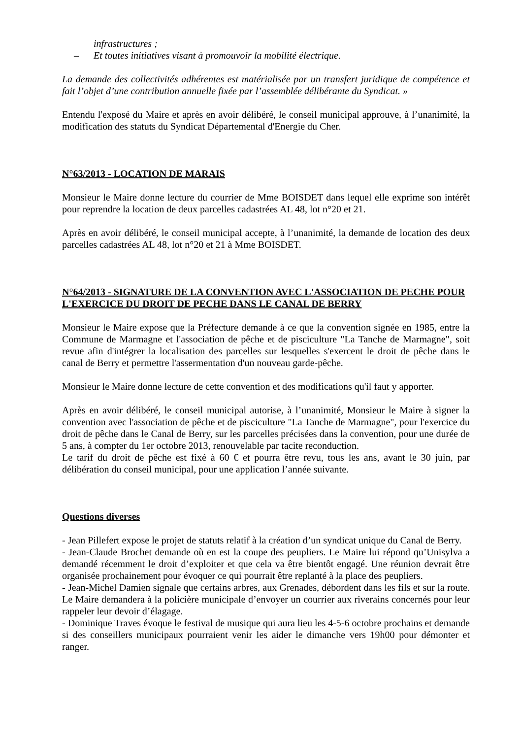infrastructures ;
– Et toutes initiatives visant à promouvoir la mobilité électrique.
La demande des collectivités adhérentes est matérialisée par un transfert juridique de compétence et fait l’objet d’une contribution annuelle fixée par l’assemblée délibérante du Syndicat. »
Entendu l'exposé du Maire et après en avoir délibéré, le conseil municipal approuve, à l’unanimité, la modification des statuts du Syndicat Départemental d'Energie du Cher.
N°63/2013 - LOCATION DE MARAIS
Monsieur le Maire donne lecture du courrier de Mme BOISDET dans lequel elle exprime son intérêt pour reprendre la location de deux parcelles cadastrées AL 48, lot n°20 et 21.
Après en avoir délibéré, le conseil municipal accepte, à l’unanimité, la demande de location des deux parcelles cadastrées AL 48, lot n°20 et 21 à Mme BOISDET.
N°64/2013 - SIGNATURE DE LA CONVENTION AVEC L'ASSOCIATION DE PECHE POUR L'EXERCICE DU DROIT DE PECHE DANS LE CANAL DE BERRY
Monsieur le Maire expose que la Préfecture demande à ce que la convention signée en 1985, entre la Commune de Marmagne et l'association de pêche et de pisciculture "La Tanche de Marmagne", soit revue afin d'intégrer la localisation des parcelles sur lesquelles s'exercent le droit de pêche dans le canal de Berry et permettre l'assermentation d'un nouveau garde-pêche.
Monsieur le Maire donne lecture de cette convention et des modifications qu'il faut y apporter.
Après en avoir délibéré, le conseil municipal autorise, à l’unanimité, Monsieur le Maire à signer la convention avec l'association de pêche et de pisciculture "La Tanche de Marmagne", pour l'exercice du droit de pêche dans le Canal de Berry, sur les parcelles précisées dans la convention, pour une durée de 5 ans, à compter du 1er octobre 2013, renouvelable par tacite reconduction.
Le tarif du droit de pêche est fixé à 60 € et pourra être revu, tous les ans, avant le 30 juin, par délibération du conseil municipal, pour une application l’année suivante.
Questions diverses
- Jean Pillefert expose le projet de statuts relatif à la création d’un syndicat unique du Canal de Berry.
- Jean-Claude Brochet demande où en est la coupe des peupliers. Le Maire lui répond qu’Unisylva a demandé récemment le droit d’exploiter et que cela va être bientôt engagé. Une réunion devrait être organisée prochainement pour évoquer ce qui pourrait être replanté à la place des peupliers.
- Jean-Michel Damien signale que certains arbres, aux Grenades, débordent dans les fils et sur la route. Le Maire demandera à la policière municipale d’envoyer un courrier aux riverains concernés pour leur rappeler leur devoir d’élagage.
- Dominique Traves évoque le festival de musique qui aura lieu les 4-5-6 octobre prochains et demande si des conseillers municipaux pourraient venir les aider le dimanche vers 19h00 pour démonter et ranger.